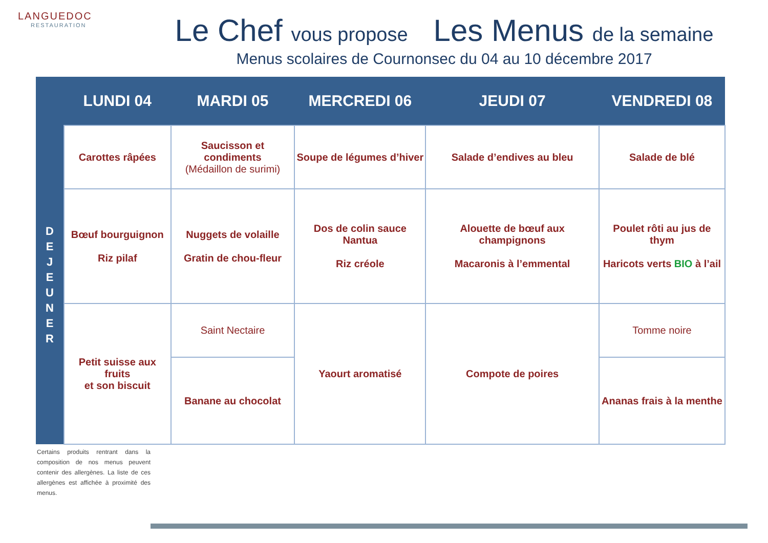LANGUEDOC
RESTAURATION
Le Chef vous propose Les Menus de la semaine
Menus scolaires de Cournonsec du 04 au 10 décembre 2017
| | LUNDI 04 | MARDI 05 | MERCREDI 06 | JEUDI 07 | VENDREDI 08 |
| --- | --- | --- | --- | --- | --- |
| D E J E U N E R | Carottes râpées | Saucisson et condiments (Médaillon de surimi) | Soupe de légumes d’hiver | Salade d’endives au bleu | Salade de blé |
| | Bœuf bourguignon Riz pilaf | Nuggets de volaille Gratin de chou-fleur | Dos de colin sauce Nantua Riz créole | Alouette de bœuf aux champignons Macaronis à l’emmental | Poulet rôti au jus de thym Haricots verts BIO à l’ail |
| | Petit suisse aux fruits et son biscuit | Saint Nectaire | Yaourt aromatisé | Compote de poires | Tomme noire |
| | | Banane au chocolat | | | Ananas frais à la menthe |
Certains produits rentrant dans la composition de nos menus peuvent contenir des allergènes. La liste de ces allergènes est affichée à proximité des menus.